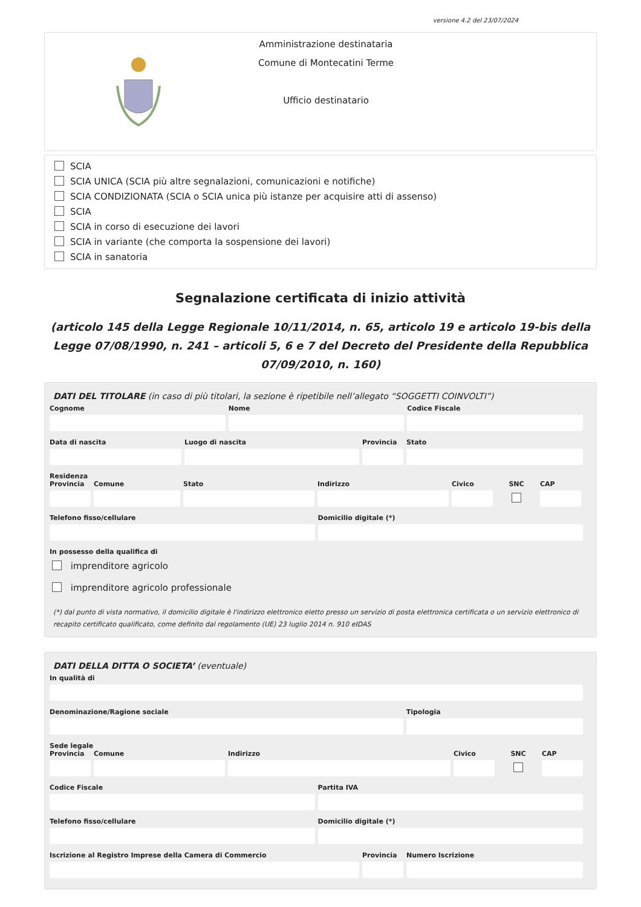versione 4.2 del 23/07/2024
Amministrazione destinataria
Comune di Montecatini Terme
Ufficio destinatario
SCIA
SCIA UNICA (SCIA più altre segnalazioni, comunicazioni e notifiche)
SCIA CONDIZIONATA (SCIA o SCIA unica più istanze per acquisire atti di assenso)
SCIA
SCIA in corso di esecuzione dei lavori
SCIA in variante (che comporta la sospensione dei lavori)
SCIA in sanatoria
Segnalazione certificata di inizio attività
(articolo 145 della Legge Regionale 10/11/2014, n. 65, articolo 19 e articolo 19-bis della Legge 07/08/1990, n. 241 – articoli 5, 6 e 7 del Decreto del Presidente della Repubblica 07/09/2010, n. 160)
DATI DEL TITOLARE (in caso di più titolari, la sezione è ripetibile nell’allegato “SOGGETTI COINVOLTI”)
Cognome Nome Codice Fiscale
Data di nascita Luogo di nascita Provincia
Stato
Residenza
Provincia
Comune Stato Indirizzo Civico SNC CAP
Telefono fisso/cellulare Domicilio digitale (*)
In possesso della qualifica di
imprenditore agricolo
imprenditore agricolo professionale
(*) dal punto di vista normativo, il domicilio digitale è l'indirizzo elettronico eletto presso un servizio di posta elettronica certificata o un servizio elettronico di recapito certificato qualificato, come definito dal regolamento (UE) 23 luglio 2014 n. 910 eIDAS
DATI DELLA DITTA O SOCIETA’ (eventuale)
In qualità di
Denominazione/Ragione sociale Tipologia
Sede legale
Provincia
Comune Indirizzo Civico SNC CAP
Codice Fiscale Partita IVA
Telefono fisso/cellulare Domicilio digitale (*)
Iscrizione al Registro Imprese della Camera di Commercio
Provincia
Numero Iscrizione